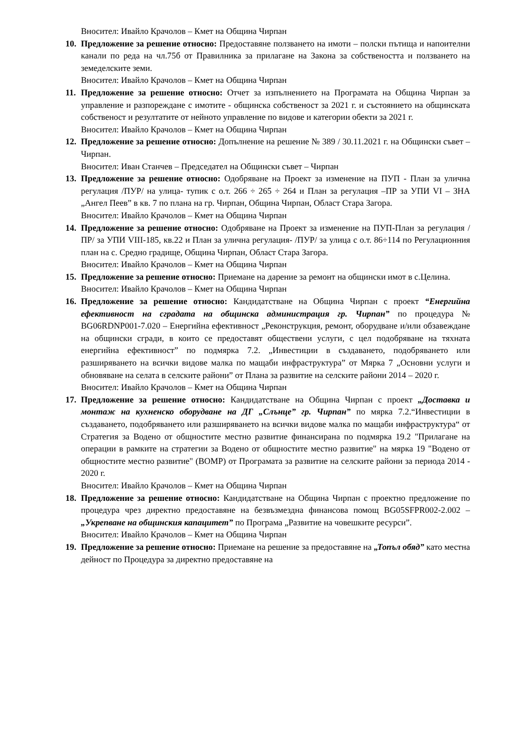Вносител: Ивайло Крачолов – Кмет на Община Чирпан
10.
Предложение за решение относно: Предоставяне ползването на имоти – полски пътища и напоителни канали по реда на чл.75б от Правилника за прилагане на Закона за собствеността и ползването на земеделските земи.
Вносител: Ивайло Крачолов – Кмет на Община Чирпан
11.
Предложение за решение относно: Отчет за изпълнението на Програмата на Община Чирпан за управление и разпореждане с имотите - общинска собственост за 2021 г. и състоянието на общинската собственост и резултатите от нейното управление по видове и категории обекти за 2021 г.
Вносител: Ивайло Крачолов – Кмет на Община Чирпан
12.
Предложение за решение относно: Допълнение на решение № 389 / 30.11.2021 г. на Общински съвет – Чирпан.
Вносител: Иван Станчев – Председател на Общински съвет – Чирпан
13.
Предложение за решение относно: Одобряване на Проект за изменение на ПУП - План за улична регулация /ПУР/ на улица- тупик с о.т. 266 ÷ 265 ÷ 264 и План за регулация –ПР за УПИ VI – ЗНА „Ангел Пеев” в кв. 7 по плана на гр. Чирпан, Община Чирпан, Област Стара Загора.
Вносител: Ивайло Крачолов – Кмет на Община Чирпан
14.
Предложение за решение относно: Одобряване на Проект за изменение на ПУП-План за регулация /ПР/ за УПИ VIII-185, кв.22 и План за улична регулация- /ПУР/ за улица с о.т. 86÷114 по Регулационния план на с. Средно градище, Община Чирпан, Област Стара Загора.
Вносител: Ивайло Крачолов – Кмет на Община Чирпан
15.
Предложение за решение относно: Приемане на дарение за ремонт на общински имот в с.Целина.
Вносител: Ивайло Крачолов – Кмет на Община Чирпан
16.
Предложение за решение относно: Кандидатстване на Община Чирпан с проект “Енергийна ефективност на сградата на общинска администрация гр. Чирпан” по процедура № BG06RDNP001-7.020 – Енергийна ефективност „Реконструкция, ремонт, оборудване и/или обзавеждане на общински сгради, в които се предоставят обществени услуги, с цел подобряване на тяхната енергийна ефективност” по подмярка 7.2. „Инвестиции в създаването, подобряването или разширяването на всички видове малка по мащаби инфраструктура” от Мярка 7 „Основни услуги и обновяване на селата в селските райони” от Плана за развитие на селските райони 2014 – 2020 г.
Вносител: Ивайло Крачолов – Кмет на Община Чирпан
17.
Предложение за решение относно: Кандидатстване на Община Чирпан с проект „Доставка и монтаж на кухненско оборудване на ДГ „Слънце” гр. Чирпан” по мярка 7.2.“Инвестиции в създаването, подобряването или разширяването на всички видове малка по мащаби инфраструктура“ от Стратегия за Водено от общностите местно развитие финансирана по подмярка 19.2 "Прилагане на операции в рамките на стратегии за Водено от общностите местно развитие" на мярка 19 "Водено от общностите местно развитие" (ВОМР) от Програмата за развитие на селските райони за периода 2014 - 2020 г.
Вносител: Ивайло Крачолов – Кмет на Община Чирпан
18.
Предложение за решение относно: Кандидатстване на Община Чирпан с проектно предложение по процедура чрез директно предоставяне на безвъзмездна финансова помощ BG05SFPR002-2.002 – „Укрепване на общинския капацитет” по Програма „Развитие на човешките ресурси”.
Вносител: Ивайло Крачолов – Кмет на Община Чирпан
19.
Предложение за решение относно: Приемане на решение за предоставяне на „Топъл обяд” като местна дейност по Процедура за директно предоставяне на